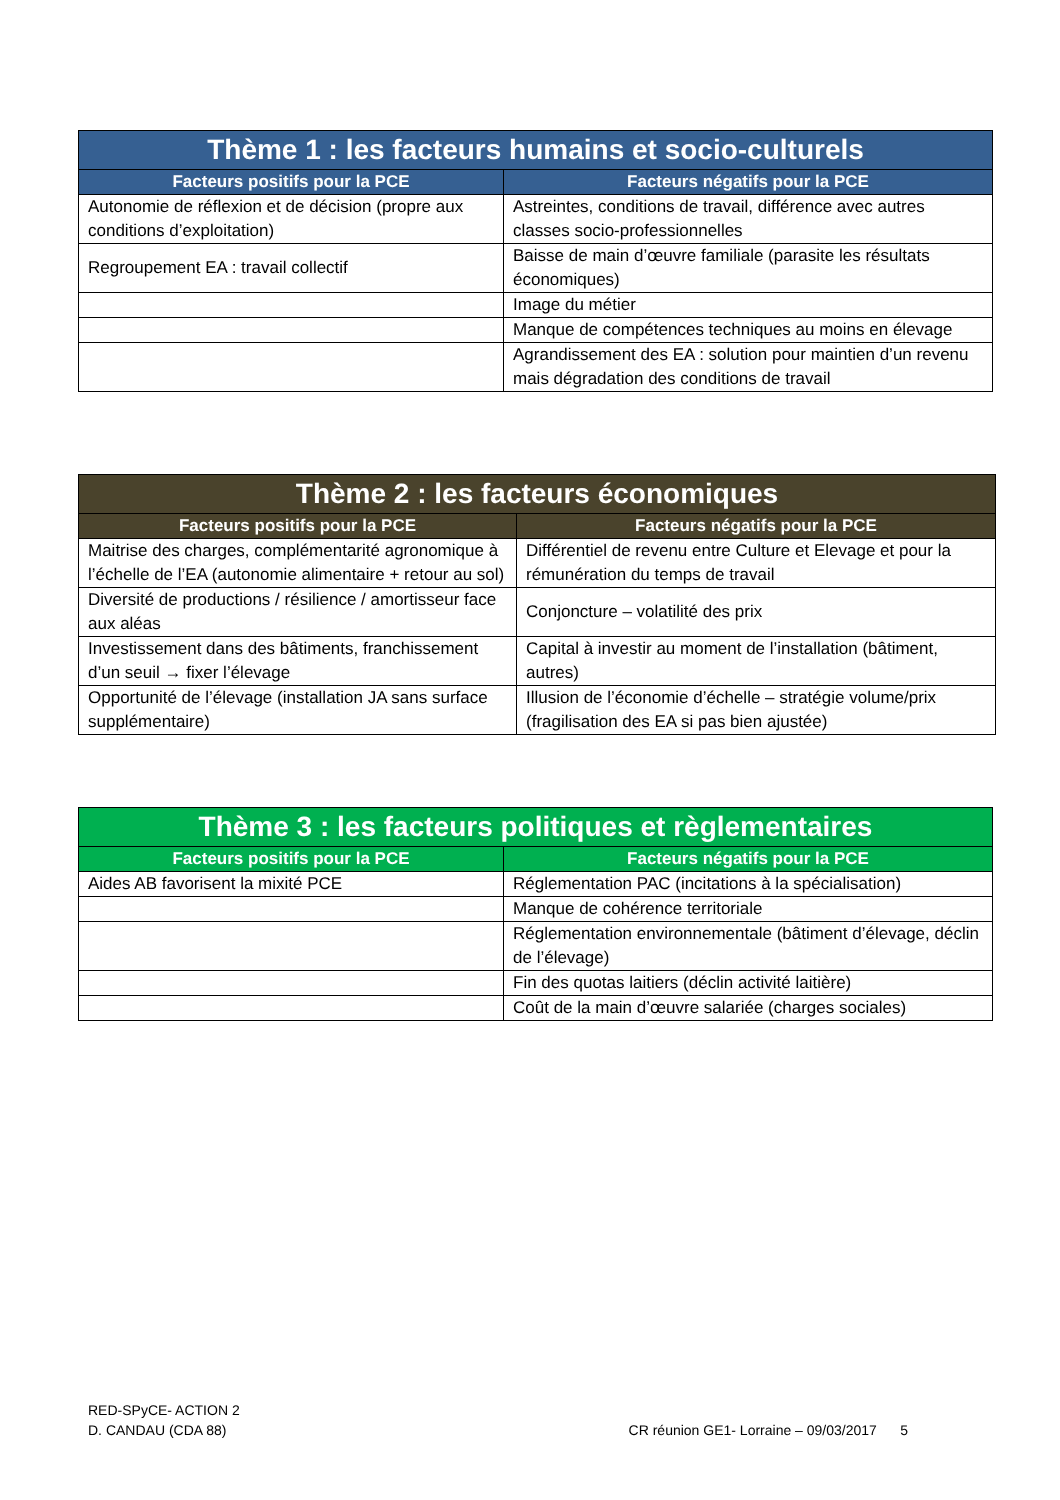| Thème 1 : les facteurs humains et socio-culturels | |
| --- | --- |
| Facteurs positifs pour la PCE | Facteurs négatifs pour la PCE |
| Autonomie de réflexion et de décision (propre aux conditions d’exploitation) | Astreintes, conditions de travail, différence avec autres classes socio-professionnelles |
| Regroupement EA : travail collectif | Baisse de main d’œuvre familiale (parasite les résultats économiques) |
| | Image du métier |
| | Manque de compétences techniques au moins en élevage |
| | Agrandissement des EA : solution pour maintien d’un revenu mais dégradation des conditions de travail |
| Thème 2 : les facteurs économiques | |
| --- | --- |
| Facteurs positifs pour la PCE | Facteurs négatifs pour la PCE |
| Maitrise des charges, complémentarité agronomique à l’échelle de l’EA (autonomie alimentaire + retour au sol) | Différentiel de revenu entre Culture et Elevage et pour la rémunération du temps de travail |
| Diversité de productions / résilience / amortisseur face aux aléas | Conjoncture – volatilité des prix |
| Investissement dans des bâtiments, franchissement d’un seuil → fixer l’élevage | Capital à investir au moment de l’installation (bâtiment, autres) |
| Opportunité de l’élevage (installation JA sans surface supplémentaire) | Illusion de l’économie d’échelle – stratégie volume/prix (fragilisation des EA si pas bien ajustée) |
| Thème 3 : les facteurs politiques et règlementaires | |
| --- | --- |
| Facteurs positifs pour la PCE | Facteurs négatifs pour la PCE |
| Aides AB favorisent la mixité PCE | Réglementation PAC (incitations à la spécialisation) |
| | Manque de cohérence territoriale |
| | Réglementation environnementale (bâtiment d’élevage, déclin de l’élevage) |
| | Fin des quotas laitiers (déclin activité laitière) |
| | Coût de la main d’œuvre salariée (charges sociales) |
RED-SPyCE- ACTION 2
D. CANDAU (CDA 88) CR réunion GE1- Lorraine – 09/03/2017 5